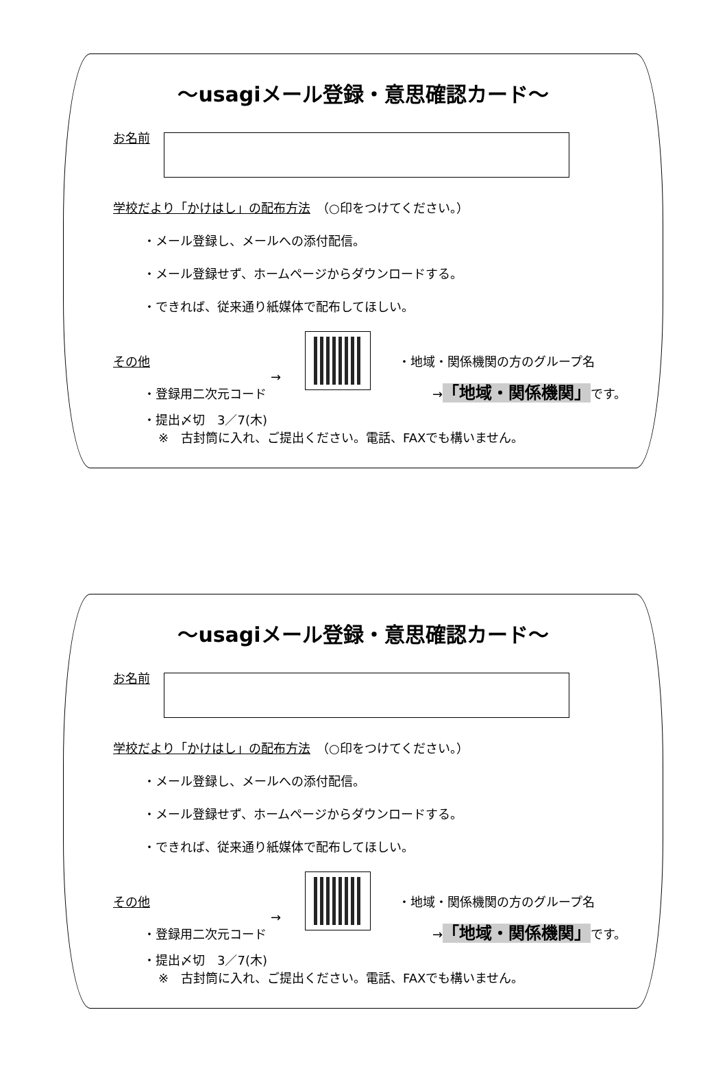～usagiメール登録・意思確認カード～
お名前
学校だより「かけはし」の配布方法　（○印をつけてください。）
・メール登録し、メールへの添付配信。
・メール登録せず、ホームページからダウンロードする。
・できれば、従来通り紙媒体で配布してほしい。
その他
→
・登録用二次元コード
・地域・関係機関の方のグループ名
→「地域・関係機関」です。
・提出〆切　3／7(木)
※　古封筒に入れ、ご提出ください。電話、FAXでも構いません。
～usagiメール登録・意思確認カード～
お名前
学校だより「かけはし」の配布方法　（○印をつけてください。）
・メール登録し、メールへの添付配信。
・メール登録せず、ホームページからダウンロードする。
・できれば、従来通り紙媒体で配布してほしい。
その他
→
・登録用二次元コード
・地域・関係機関の方のグループ名
→「地域・関係機関」です。
・提出〆切　3／7(木)
※　古封筒に入れ、ご提出ください。電話、FAXでも構いません。